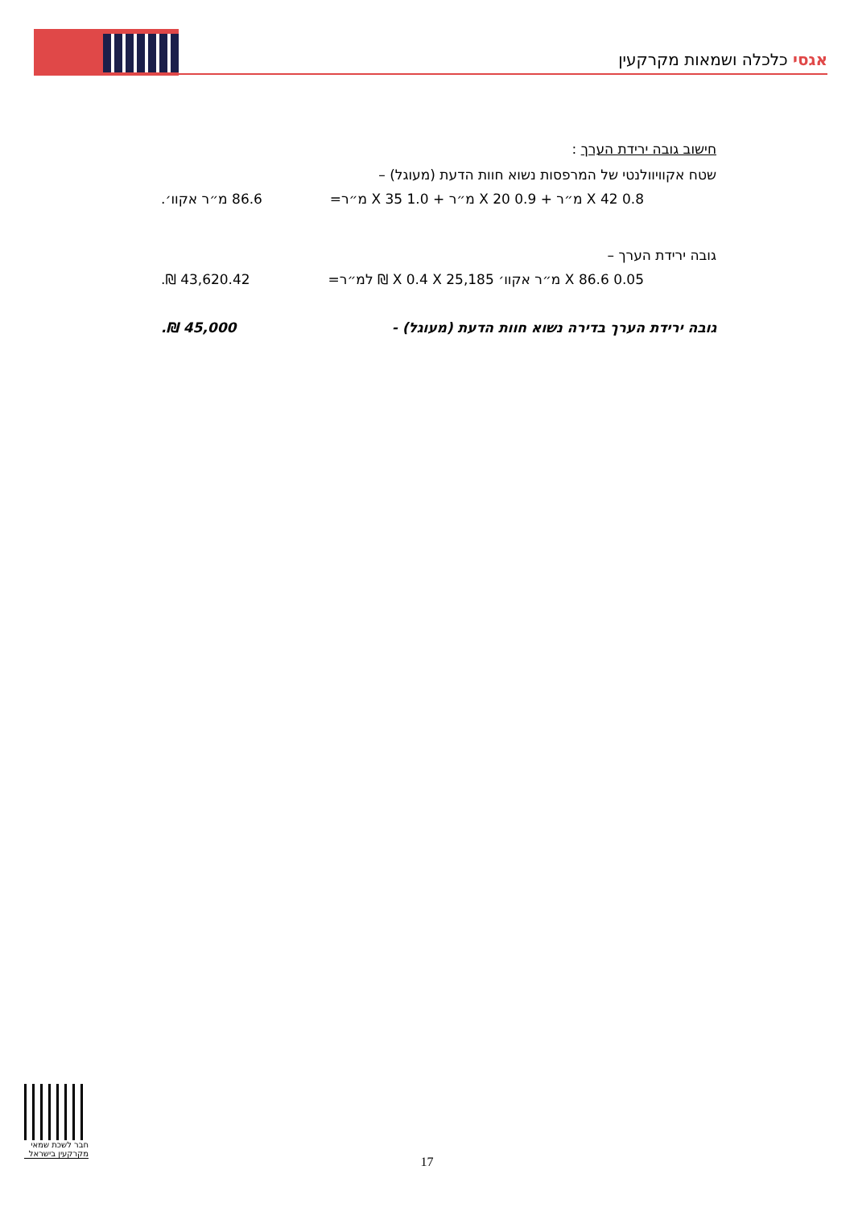אגסי כלכלה ושמאות מקרקעין
חישוב גובה ירידת הערך :
שטח אקוויוולנטי של המרפסות נשוא חוות הדעת (מעוגל) –
0.8 X 42 מ״ר + 0.9 X 20 מ״ר + 1.0 X 35 מ״ר= 86.6 מ״ר אקוו׳.
גובה ירידת הערך –
0.05 X 86.6 מ״ר אקוו׳ X 0.4 X 25,185 ₪ למ״ר= 43,620.42 ₪.
גובה ירידת הערך בדירה נשוא חוות הדעת (מעוגל) - 45,000 ₪.
חבר לשכת שמאי מקרקעין בישראל
17